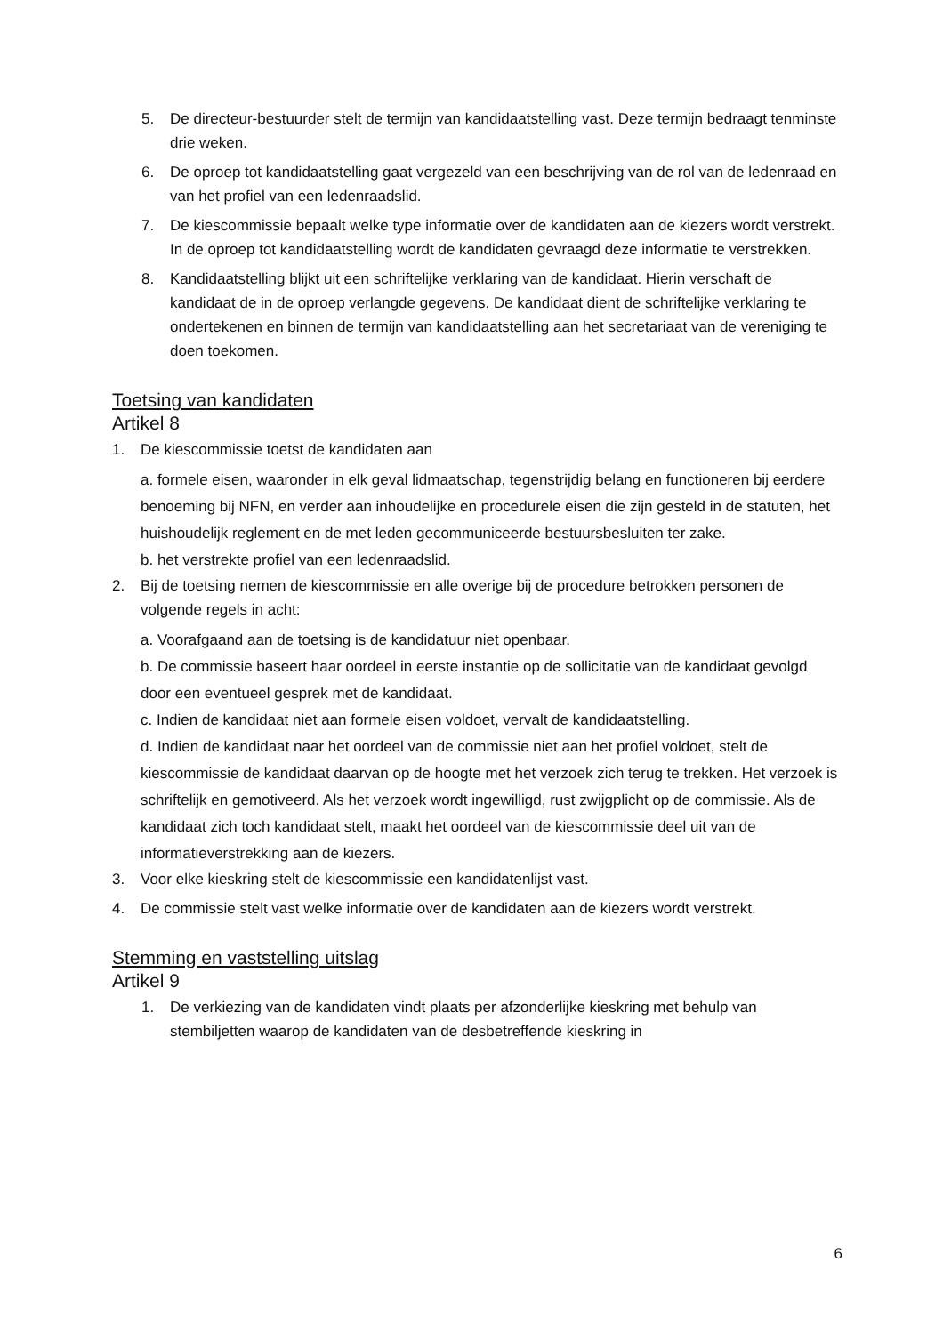5. De directeur-bestuurder stelt de termijn van kandidaatstelling vast. Deze termijn bedraagt tenminste drie weken.
6. De oproep tot kandidaatstelling gaat vergezeld van een beschrijving van de rol van de ledenraad en van het profiel van een ledenraadslid.
7. De kiescommissie bepaalt welke type informatie over de kandidaten aan de kiezers wordt verstrekt. In de oproep tot kandidaatstelling wordt de kandidaten gevraagd deze informatie te verstrekken.
8. Kandidaatstelling blijkt uit een schriftelijke verklaring van de kandidaat. Hierin verschaft de kandidaat de in de oproep verlangde gegevens. De kandidaat dient de schriftelijke verklaring te ondertekenen en binnen de termijn van kandidaatstelling aan het secretariaat van de vereniging te doen toekomen.
Toetsing van kandidaten
Artikel 8
1. De kiescommissie toetst de kandidaten aan
a. formele eisen, waaronder in elk geval lidmaatschap, tegenstrijdig belang en functioneren bij eerdere benoeming bij NFN, en verder aan inhoudelijke en procedurele eisen die zijn gesteld in de statuten, het huishoudelijk reglement en de met leden gecommuniceerde bestuursbesluiten ter zake.
b. het verstrekte profiel van een ledenraadslid.
2. Bij de toetsing nemen de kiescommissie en alle overige bij de procedure betrokken personen de volgende regels in acht:
a. Voorafgaand aan de toetsing is de kandidatuur niet openbaar.
b. De commissie baseert haar oordeel in eerste instantie op de sollicitatie van de kandidaat gevolgd door een eventueel gesprek met de kandidaat.
c. Indien de kandidaat niet aan formele eisen voldoet, vervalt de kandidaatstelling.
d. Indien de kandidaat naar het oordeel van de commissie niet aan het profiel voldoet, stelt de kiescommissie de kandidaat daarvan op de hoogte met het verzoek zich terug te trekken. Het verzoek is schriftelijk en gemotiveerd. Als het verzoek wordt ingewilligd, rust zwijgplicht op de commissie. Als de kandidaat zich toch kandidaat stelt, maakt het oordeel van de kiescommissie deel uit van de informatieverstrekking aan de kiezers.
3. Voor elke kieskring stelt de kiescommissie een kandidatenlijst vast.
4. De commissie stelt vast welke informatie over de kandidaten aan de kiezers wordt verstrekt.
Stemming en vaststelling uitslag
Artikel 9
1. De verkiezing van de kandidaten vindt plaats per afzonderlijke kieskring met behulp van stembiljetten waarop de kandidaten van de desbetreffende kieskring in
6